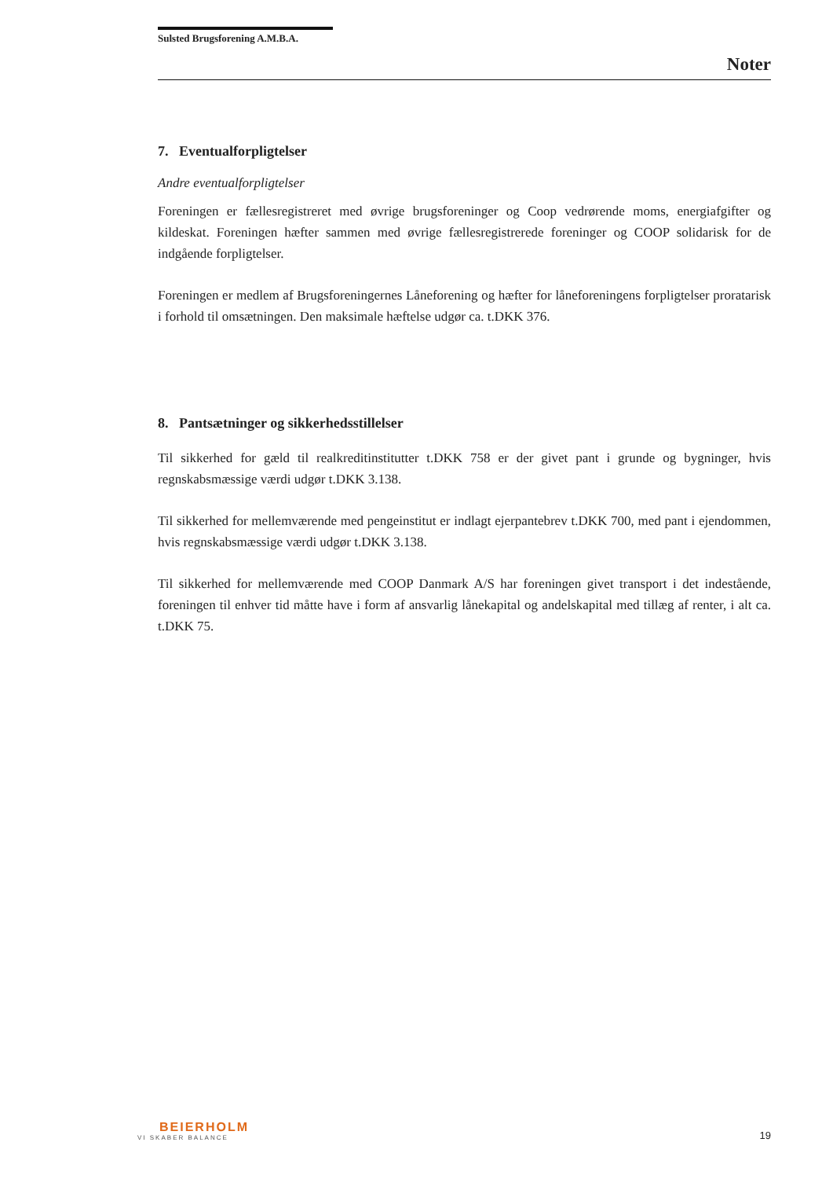Sulsted Brugsforening A.M.B.A.
Noter
7. Eventualforpligtelser
Andre eventualforpligtelser
Foreningen er fællesregistreret med øvrige brugsforeninger og Coop vedrørende moms, energiafgifter og kildeskat. Foreningen hæfter sammen med øvrige fællesregistrerede foreninger og COOP solidarisk for de indgående forpligtelser.
Foreningen er medlem af Brugsforeningernes Låneforening og hæfter for låneforeningens forpligtelser proratarisk i forhold til omsætningen. Den maksimale hæftelse udgør ca. t.DKK 376.
8. Pantsætninger og sikkerhedsstillelser
Til sikkerhed for gæld til realkreditinstitutter t.DKK 758 er der givet pant i grunde og bygninger, hvis regnskabsmæssige værdi udgør t.DKK 3.138.
Til sikkerhed for mellemværende med pengeinstitut er indlagt ejerpantebrev t.DKK 700, med pant i ejendommen, hvis regnskabsmæssige værdi udgør t.DKK 3.138.
Til sikkerhed for mellemværende med COOP Danmark A/S har foreningen givet transport i det indestående, foreningen til enhver tid måtte have i form af ansvarlig lånekapital og andelskapital med tillæg af renter, i alt ca. t.DKK 75.
BEIERHOLM
VI SKABER BALANCE
19